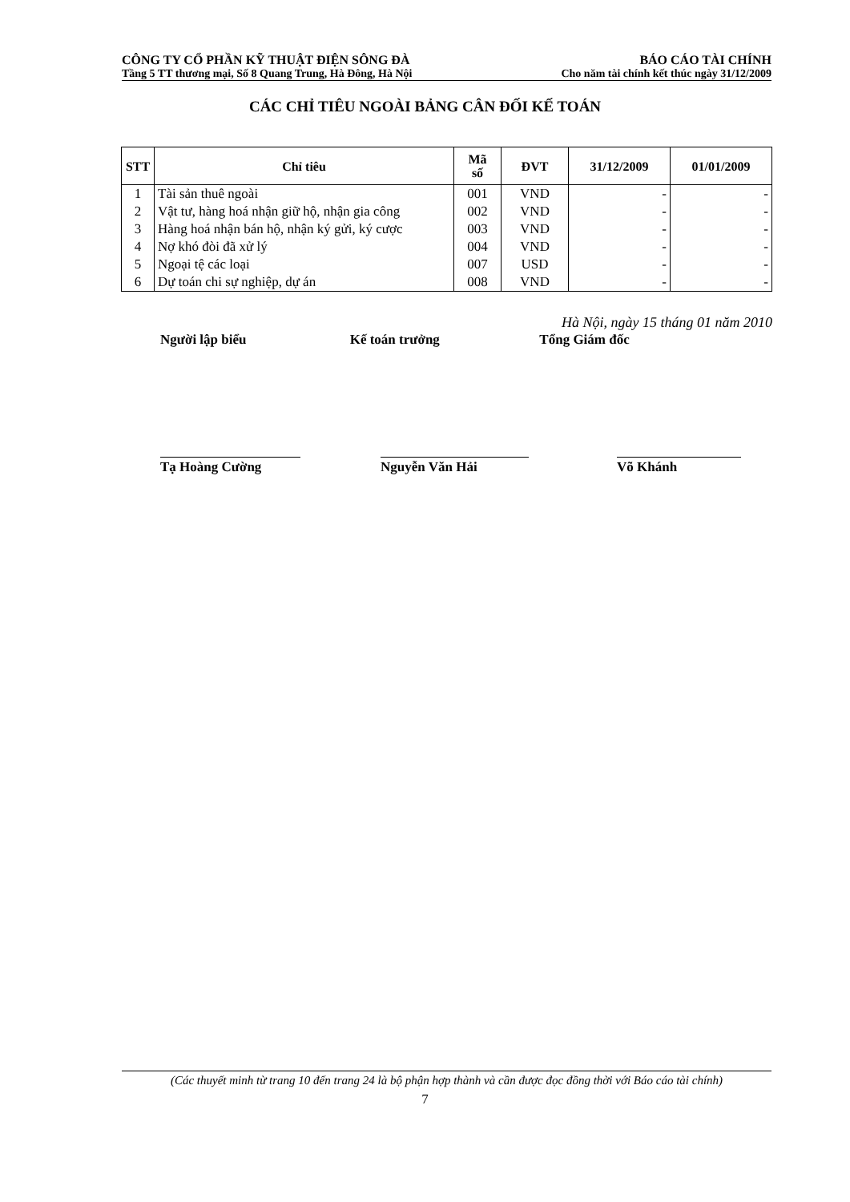CÔNG TY CỔ PHẦN KỸ THUẬT ĐIỆN SÔNG ĐÀ BÁO CÁO TÀI CHÍNH
Tầng 5 TT thương mại, Số 8 Quang Trung, Hà Đông, Hà Nội Cho năm tài chính kết thúc ngày 31/12/2009
CÁC CHỈ TIÊU NGOÀI BẢNG CÂN ĐỐI KẾ TOÁN
| STT | Chỉ tiêu | Mã số | ĐVT | 31/12/2009 | 01/01/2009 |
| --- | --- | --- | --- | --- | --- |
| 1 | Tài sản thuê ngoài | 001 | VND | - | - |
| 2 | Vật tư, hàng hoá nhận giữ hộ, nhận gia công | 002 | VND | - | - |
| 3 | Hàng hoá nhận bán hộ, nhận ký gửi, ký cược | 003 | VND | - | - |
| 4 | Nợ khó đòi đã xử lý | 004 | VND | - | - |
| 5 | Ngoại tệ các loại | 007 | USD | - | - |
| 6 | Dự toán chi sự nghiệp, dự án | 008 | VND | - | - |
Hà Nội, ngày 15 tháng 01 năm 2010
Người lập biểu Kế toán trưởng Tổng Giám đốc
Tạ Hoàng Cường Nguyễn Văn Hải Võ Khánh
(Các thuyết minh từ trang 10 đến trang 24 là bộ phận hợp thành và cần được đọc đồng thời với Báo cáo tài chính)
7